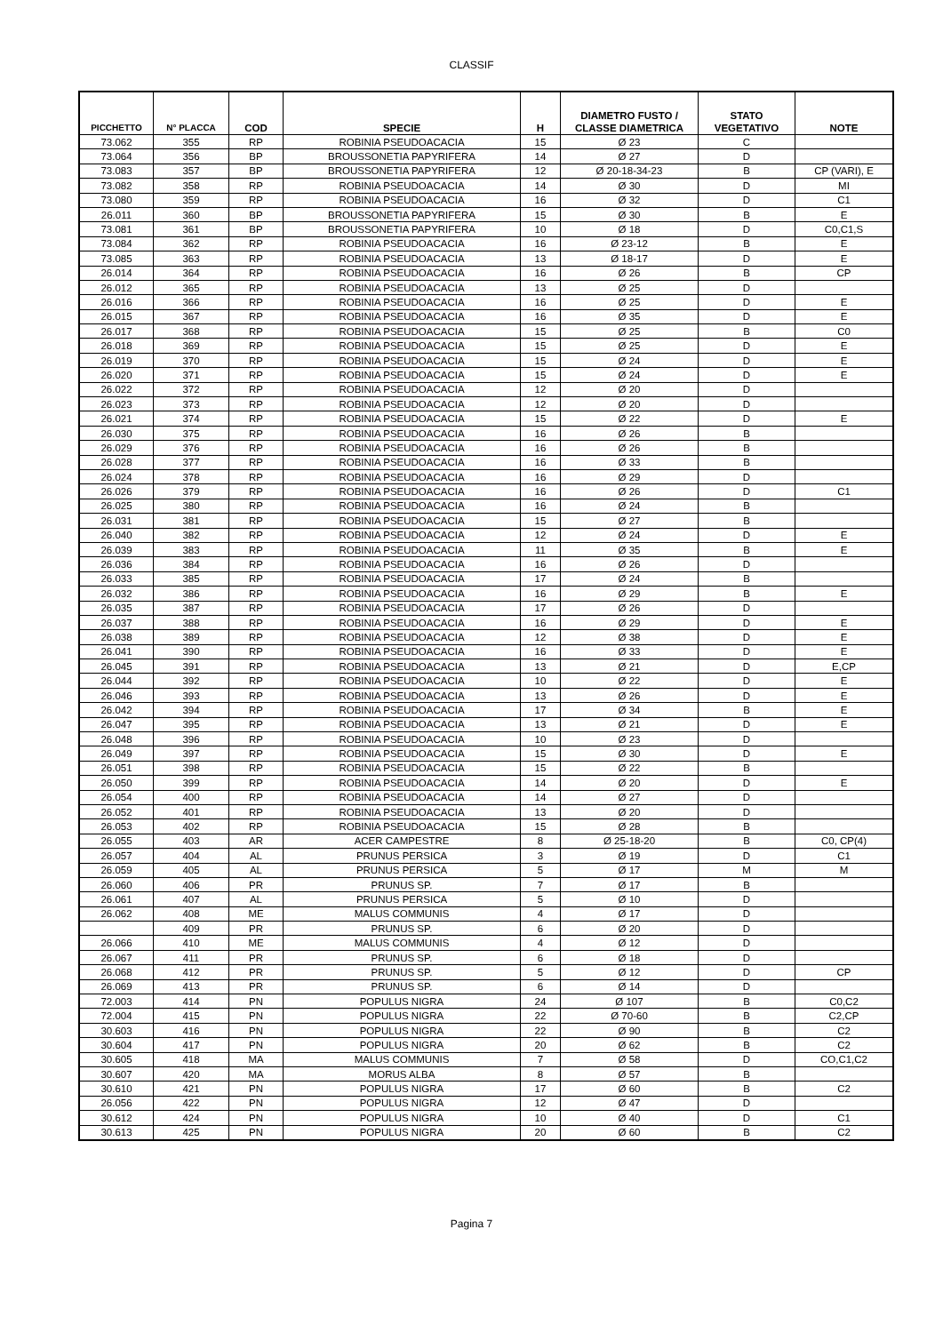CLASSIF
| PICCHETTO | N° PLACCA | COD | SPECIE | H | DIAMETRO FUSTO / CLASSE DIAMETRICA | STATO VEGETATIVO | NOTE |
| --- | --- | --- | --- | --- | --- | --- | --- |
| 73.062 | 355 | RP | ROBINIA PSEUDOACACIA | 15 | Ø 23 | C | |
| 73.064 | 356 | BP | BROUSSONETIA PAPYRIFERA | 14 | Ø 27 | D | |
| 73.083 | 357 | BP | BROUSSONETIA PAPYRIFERA | 12 | Ø 20-18-34-23 | B | CP (VARI), E |
| 73.082 | 358 | RP | ROBINIA PSEUDOACACIA | 14 | Ø 30 | D | MI |
| 73.080 | 359 | RP | ROBINIA PSEUDOACACIA | 16 | Ø 32 | D | C1 |
| 26.011 | 360 | BP | BROUSSONETIA PAPYRIFERA | 15 | Ø 30 | B | E |
| 73.081 | 361 | BP | BROUSSONETIA PAPYRIFERA | 10 | Ø 18 | D | C0,C1,S |
| 73.084 | 362 | RP | ROBINIA PSEUDOACACIA | 16 | Ø 23-12 | B | E |
| 73.085 | 363 | RP | ROBINIA PSEUDOACACIA | 13 | Ø 18-17 | D | E |
| 26.014 | 364 | RP | ROBINIA PSEUDOACACIA | 16 | Ø 26 | B | CP |
| 26.012 | 365 | RP | ROBINIA PSEUDOACACIA | 13 | Ø 25 | D | |
| 26.016 | 366 | RP | ROBINIA PSEUDOACACIA | 16 | Ø 25 | D | E |
| 26.015 | 367 | RP | ROBINIA PSEUDOACACIA | 16 | Ø 35 | D | E |
| 26.017 | 368 | RP | ROBINIA PSEUDOACACIA | 15 | Ø 25 | B | C0 |
| 26.018 | 369 | RP | ROBINIA PSEUDOACACIA | 15 | Ø 25 | D | E |
| 26.019 | 370 | RP | ROBINIA PSEUDOACACIA | 15 | Ø 24 | D | E |
| 26.020 | 371 | RP | ROBINIA PSEUDOACACIA | 15 | Ø 24 | D | E |
| 26.022 | 372 | RP | ROBINIA PSEUDOACACIA | 12 | Ø 20 | D | |
| 26.023 | 373 | RP | ROBINIA PSEUDOACACIA | 12 | Ø 20 | D | |
| 26.021 | 374 | RP | ROBINIA PSEUDOACACIA | 15 | Ø 22 | D | E |
| 26.030 | 375 | RP | ROBINIA PSEUDOACACIA | 16 | Ø 26 | B | |
| 26.029 | 376 | RP | ROBINIA PSEUDOACACIA | 16 | Ø 26 | B | |
| 26.028 | 377 | RP | ROBINIA PSEUDOACACIA | 16 | Ø 33 | B | |
| 26.024 | 378 | RP | ROBINIA PSEUDOACACIA | 16 | Ø 29 | D | |
| 26.026 | 379 | RP | ROBINIA PSEUDOACACIA | 16 | Ø 26 | D | C1 |
| 26.025 | 380 | RP | ROBINIA PSEUDOACACIA | 16 | Ø 24 | B | |
| 26.031 | 381 | RP | ROBINIA PSEUDOACACIA | 15 | Ø 27 | B | |
| 26.040 | 382 | RP | ROBINIA PSEUDOACACIA | 12 | Ø 24 | D | E |
| 26.039 | 383 | RP | ROBINIA PSEUDOACACIA | 11 | Ø 35 | B | E |
| 26.036 | 384 | RP | ROBINIA PSEUDOACACIA | 16 | Ø 26 | D | |
| 26.033 | 385 | RP | ROBINIA PSEUDOACACIA | 17 | Ø 24 | B | |
| 26.032 | 386 | RP | ROBINIA PSEUDOACACIA | 16 | Ø 29 | B | E |
| 26.035 | 387 | RP | ROBINIA PSEUDOACACIA | 17 | Ø 26 | D | |
| 26.037 | 388 | RP | ROBINIA PSEUDOACACIA | 16 | Ø 29 | D | E |
| 26.038 | 389 | RP | ROBINIA PSEUDOACACIA | 12 | Ø 38 | D | E |
| 26.041 | 390 | RP | ROBINIA PSEUDOACACIA | 16 | Ø 33 | D | E |
| 26.045 | 391 | RP | ROBINIA PSEUDOACACIA | 13 | Ø 21 | D | E,CP |
| 26.044 | 392 | RP | ROBINIA PSEUDOACACIA | 10 | Ø 22 | D | E |
| 26.046 | 393 | RP | ROBINIA PSEUDOACACIA | 13 | Ø 26 | D | E |
| 26.042 | 394 | RP | ROBINIA PSEUDOACACIA | 17 | Ø 34 | B | E |
| 26.047 | 395 | RP | ROBINIA PSEUDOACACIA | 13 | Ø 21 | D | E |
| 26.048 | 396 | RP | ROBINIA PSEUDOACACIA | 10 | Ø 23 | D | |
| 26.049 | 397 | RP | ROBINIA PSEUDOACACIA | 15 | Ø 30 | D | E |
| 26.051 | 398 | RP | ROBINIA PSEUDOACACIA | 15 | Ø 22 | B | |
| 26.050 | 399 | RP | ROBINIA PSEUDOACACIA | 14 | Ø 20 | D | E |
| 26.054 | 400 | RP | ROBINIA PSEUDOACACIA | 14 | Ø 27 | D | |
| 26.052 | 401 | RP | ROBINIA PSEUDOACACIA | 13 | Ø 20 | D | |
| 26.053 | 402 | RP | ROBINIA PSEUDOACACIA | 15 | Ø 28 | B | |
| 26.055 | 403 | AR | ACER CAMPESTRE | 8 | Ø 25-18-20 | B | C0, CP(4) |
| 26.057 | 404 | AL | PRUNUS PERSICA | 3 | Ø 19 | D | C1 |
| 26.059 | 405 | AL | PRUNUS PERSICA | 5 | Ø 17 | M | M |
| 26.060 | 406 | PR | PRUNUS SP. | 7 | Ø 17 | B | |
| 26.061 | 407 | AL | PRUNUS PERSICA | 5 | Ø 10 | D | |
| 26.062 | 408 | ME | MALUS COMMUNIS | 4 | Ø 17 | D | |
| | 409 | PR | PRUNUS SP. | 6 | Ø 20 | D | |
| 26.066 | 410 | ME | MALUS COMMUNIS | 4 | Ø 12 | D | |
| 26.067 | 411 | PR | PRUNUS SP. | 6 | Ø 18 | D | |
| 26.068 | 412 | PR | PRUNUS SP. | 5 | Ø 12 | D | CP |
| 26.069 | 413 | PR | PRUNUS SP. | 6 | Ø 14 | D | |
| 72.003 | 414 | PN | POPULUS NIGRA | 24 | Ø 107 | B | C0,C2 |
| 72.004 | 415 | PN | POPULUS NIGRA | 22 | Ø 70-60 | B | C2,CP |
| 30.603 | 416 | PN | POPULUS NIGRA | 22 | Ø 90 | B | C2 |
| 30.604 | 417 | PN | POPULUS NIGRA | 20 | Ø 62 | B | C2 |
| 30.605 | 418 | MA | MALUS COMMUNIS | 7 | Ø 58 | D | CO,C1,C2 |
| 30.607 | 420 | MA | MORUS ALBA | 8 | Ø 57 | B | |
| 30.610 | 421 | PN | POPULUS NIGRA | 17 | Ø 60 | B | C2 |
| 26.056 | 422 | PN | POPULUS NIGRA | 12 | Ø 47 | D | |
| 30.612 | 424 | PN | POPULUS NIGRA | 10 | Ø 40 | D | C1 |
| 30.613 | 425 | PN | POPULUS NIGRA | 20 | Ø 60 | B | C2 |
Pagina 7